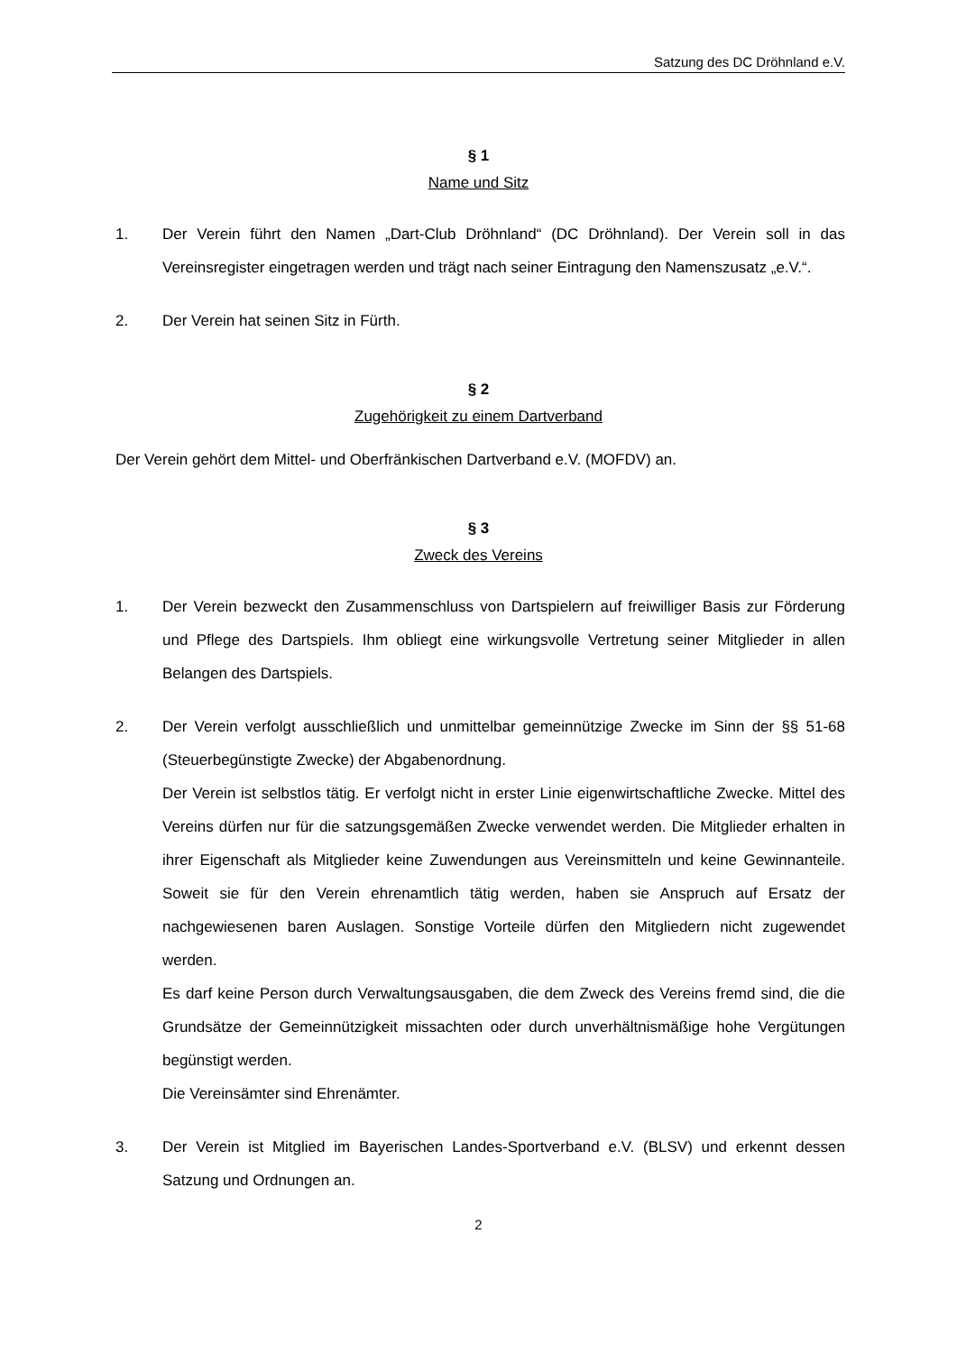Satzung des DC Dröhnland e.V.
§ 1
Name und Sitz
1. Der Verein führt den Namen „Dart-Club Dröhnland“ (DC Dröhnland). Der Verein soll in das Vereinsregister eingetragen werden und trägt nach seiner Eintragung den Namenszusatz „e.V.“.
2. Der Verein hat seinen Sitz in Fürth.
§ 2
Zugehörigkeit zu einem Dartverband
Der Verein gehört dem Mittel- und Oberfränkischen Dartverband e.V. (MOFDV) an.
§ 3
Zweck des Vereins
1. Der Verein bezweckt den Zusammenschluss von Dartspielern auf freiwilliger Basis zur Förderung und Pflege des Dartspiels. Ihm obliegt eine wirkungsvolle Vertretung seiner Mitglieder in allen Belangen des Dartspiels.
2. Der Verein verfolgt ausschließlich und unmittelbar gemeinnützige Zwecke im Sinn der §§ 51-68 (Steuerbegünstigte Zwecke) der Abgabenordnung.
Der Verein ist selbstlos tätig. Er verfolgt nicht in erster Linie eigenwirtschaftliche Zwecke. Mittel des Vereins dürfen nur für die satzungsgemäßen Zwecke verwendet werden. Die Mitglieder erhalten in ihrer Eigenschaft als Mitglieder keine Zuwendungen aus Vereinsmitteln und keine Gewinnanteile. Soweit sie für den Verein ehrenamtlich tätig werden, haben sie Anspruch auf Ersatz der nachgewiesenen baren Auslagen. Sonstige Vorteile dürfen den Mitgliedern nicht zugewendet werden.
Es darf keine Person durch Verwaltungsausgaben, die dem Zweck des Vereins fremd sind, die die Grundsätze der Gemeinnützigkeit missachten oder durch unverhältnismäßige hohe Vergütungen begünstigt werden.
Die Vereinsämter sind Ehrenämter.
3. Der Verein ist Mitglied im Bayerischen Landes-Sportverband e.V. (BLSV) und erkennt dessen Satzung und Ordnungen an.
2